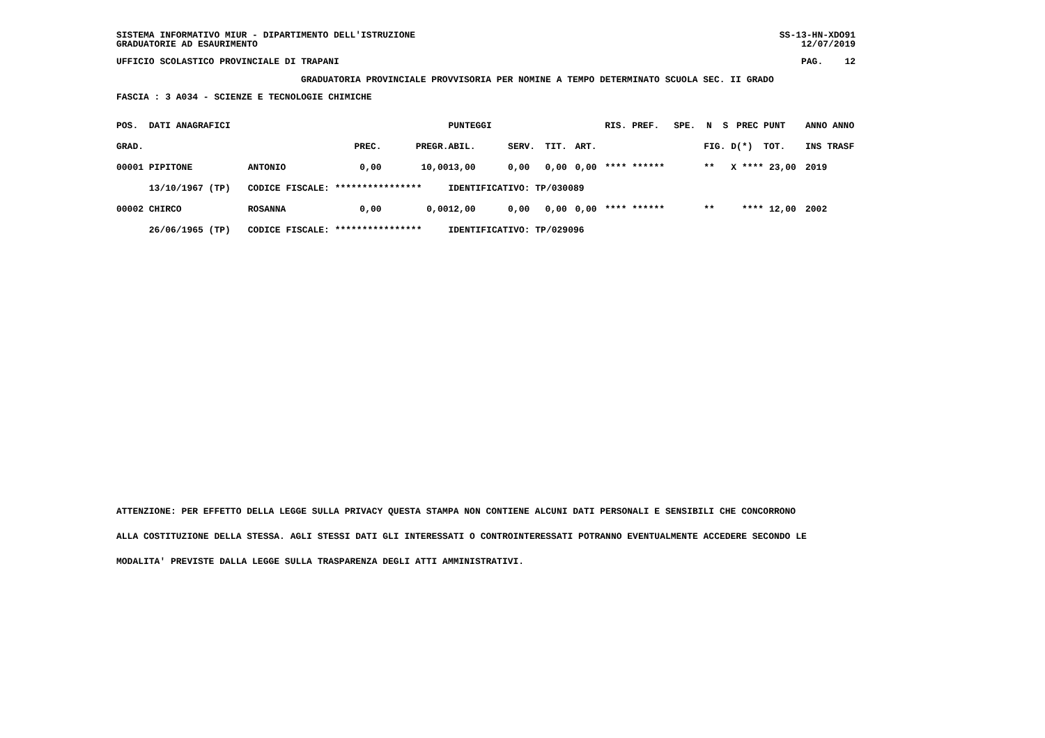SISTEMA INFORMATIVO MIUR - DIPARTIMENTO DELL'ISTRUZIONE SS-13-HN-XDO91
GRADUATORIE AD ESAURIMENTO 12/07/2019
UFFICIO SCOLASTICO PROVINCIALE DI TRAPANI PAG. 12
GRADUATORIA PROVINCIALE PROVVISORIA PER NOMINE A TEMPO DETERMINATO SCUOLA SEC. II GRADO
FASCIA : 3 A034 - SCIENZE E TECNOLOGIE CHIMICHE
| POS. DATI ANAGRAFICI | | | | PUNTEGGI | | | | RIS. PREF. | SPE. N S | PREC PUNT | ANNO ANNO |
| --- | --- | --- | --- | --- | --- | --- | --- | --- | --- | --- | --- |
| GRAD. | | PREC. | PREGR. | ABIL. | SERV. | TIT. | ART. | | FIG. D | (*) TOT. | INS TRASF |
| 00001 PIPITONE | ANTONIO | 0,00 | 10,00 | 13,00 | 0,00 | 0,00 | 0,00 | **** ****** | ** X | **** 23,00 | 2019 |
| 13/10/1967 (TP) | CODICE FISCALE: **************** | | | IDENTIFICATIVO: TP/030089 | | | | | | | |
| 00002 CHIRCO | ROSANNA | 0,00 | 0,00 | 12,00 | 0,00 | 0,00 | 0,00 | **** ****** | ** | **** 12,00 | 2002 |
| 26/06/1965 (TP) | CODICE FISCALE: **************** | | | IDENTIFICATIVO: TP/029096 | | | | | | | |
ATTENZIONE: PER EFFETTO DELLA LEGGE SULLA PRIVACY QUESTA STAMPA NON CONTIENE ALCUNI DATI PERSONALI E SENSIBILI CHE CONCORRONO
ALLA COSTITUZIONE DELLA STESSA. AGLI STESSI DATI GLI INTERESSATI O CONTROINTERESSATI POTRANNO EVENTUALMENTE ACCEDERE SECONDO LE
MODALITA' PREVISTE DALLA LEGGE SULLA TRASPARENZA DEGLI ATTI AMMINISTRATIVI.